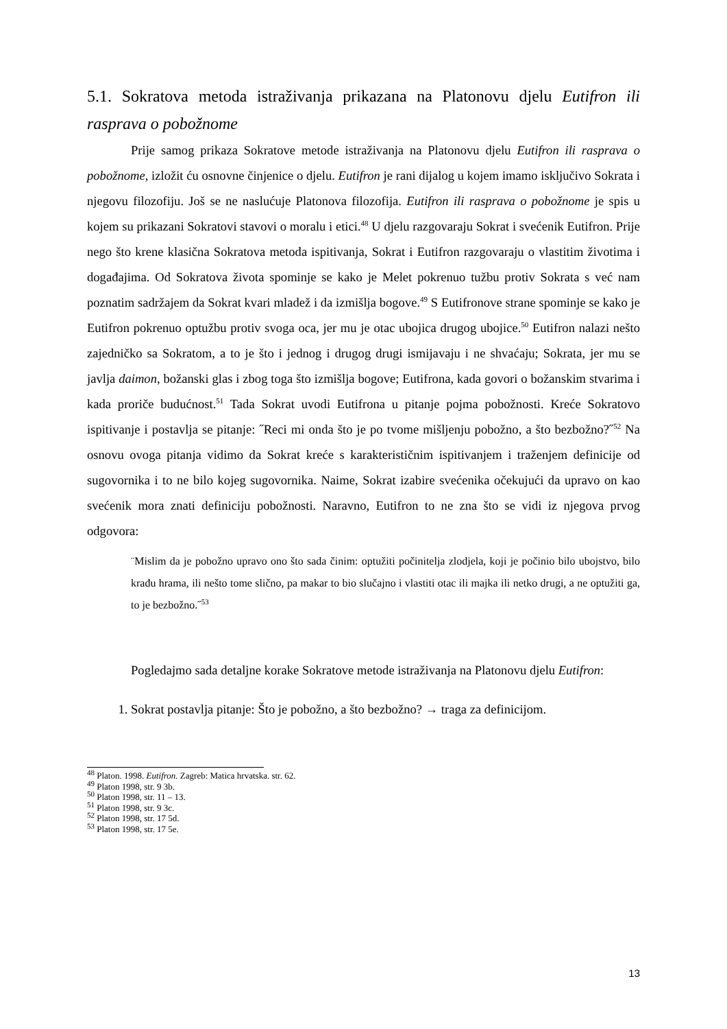5.1. Sokratova metoda istraživanja prikazana na Platonovu djelu Eutifron ili rasprava o pobožnome
Prije samog prikaza Sokratove metode istraživanja na Platonovu djelu Eutifron ili rasprava o pobožnome, izložit ću osnovne činjenice o djelu. Eutifron je rani dijalog u kojem imamo isključivo Sokrata i njegovu filozofiju. Još se ne naslućuje Platonova filozofija. Eutifron ili rasprava o pobožnome je spis u kojem su prikazani Sokratovi stavovi o moralu i etici.<sup>48</sup> U djelu razgovaraju Sokrat i svećenik Eutifron. Prije nego što krene klasična Sokratova metoda ispitivanja, Sokrat i Eutifron razgovaraju o vlastitim životima i događajima. Od Sokratova života spominje se kako je Melet pokrenuo tužbu protiv Sokrata s već nam poznatim sadržajem da Sokrat kvari mladež i da izmišlja bogove.<sup>49</sup> S Eutifronove strane spominje se kako je Eutifron pokrenuo optužbu protiv svoga oca, jer mu je otac ubojica drugog ubojice.<sup>50</sup> Eutifron nalazi nešto zajedničko sa Sokratom, a to je što i jednog i drugog drugi ismijavaju i ne shvaćaju; Sokrata, jer mu se javlja daimon, božanski glas i zbog toga što izmišlja bogove; Eutifrona, kada govori o božanskim stvarima i kada proriče budućnost.<sup>51</sup> Tada Sokrat uvodi Eutifrona u pitanje pojma pobožnosti. Kreće Sokratovo ispitivanje i postavlja se pitanje: ˝Reci mi onda što je po tvome mišljenju pobožno, a što bezbožno?˝<sup>52</sup> Na osnovu ovoga pitanja vidimo da Sokrat kreće s karakterističnim ispitivanjem i traženjem definicije od sugovornika i to ne bilo kojeg sugovornika. Naime, Sokrat izabire svećenika očekujući da upravo on kao svećenik mora znati definiciju pobožnosti. Naravno, Eutifron to ne zna što se vidi iz njegova prvog odgovora:
¨Mislim da je pobožno upravo ono što sada činim: optužiti počinitelja zlodjela, koji je počinio bilo ubojstvo, bilo krađu hrama, ili nešto tome slično, pa makar to bio slučajno i vlastiti otac ili majka ili netko drugi, a ne optužiti ga, to je bezbožno.˝<sup>53</sup>
Pogledajmo sada detaljne korake Sokratove metode istraživanja na Platonovu djelu Eutifron:
1. Sokrat postavlja pitanje: Što je pobožno, a što bezbožno? → traga za definicijom.
<sup>48</sup> Platon. 1998. Eutifron. Zagreb: Matica hrvatska. str. 62.
<sup>49</sup> Platon 1998, str. 9 3b.
<sup>50</sup> Platon 1998, str. 11 – 13.
<sup>51</sup> Platon 1998, str. 9 3c.
<sup>52</sup> Platon 1998, str. 17 5d.
<sup>53</sup> Platon 1998, str. 17 5e.
13